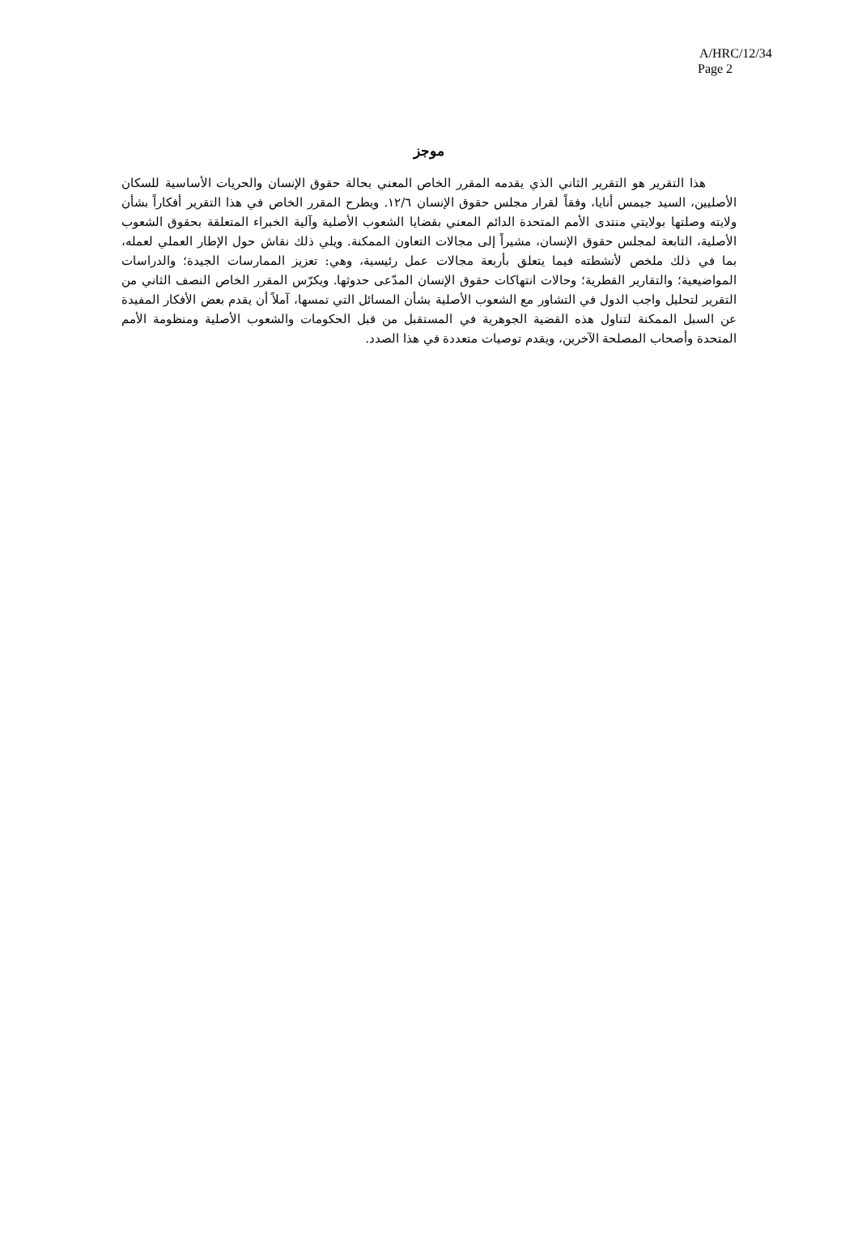A/HRC/12/34
Page 2
موجز
هذا التقرير هو التقرير الثاني الذي يقدمه المقرر الخاص المعني بحالة حقوق الإنسان والحريات الأساسية للسكان الأصليين، السيد جيمس أنايا، وفقاً لقرار مجلس حقوق الإنسان ١٢/٦. ويطرح المقرر الخاص في هذا التقرير أفكاراً بشأن ولايته وصلتها بولايتي منتدى الأمم المتحدة الدائم المعني بقضايا الشعوب الأصلية وآلية الخبراء المتعلقة بحقوق الشعوب الأصلية، التابعة لمجلس حقوق الإنسان، مشيراً إلى مجالات التعاون الممكنة. ويلي ذلك نقاش حول الإطار العملي لعمله، بما في ذلك ملخص لأنشطته فيما يتعلق بأربعة مجالات عمل رئيسية، وهي: تعزيز الممارسات الجيدة؛ والدراسات المواضيعية؛ والتقارير القطرية؛ وحالات انتهاكات حقوق الإنسان المدّعى حدوثها. ويكرّس المقرر الخاص النصف الثاني من التقرير لتحليل واجب الدول في التشاور مع الشعوب الأصلية بشأن المسائل التي تمسها، آملاً أن يقدم بعض الأفكار المفيدة عن السبل الممكنة لتناول هذه القضية الجوهرية في المستقبل من قبل الحكومات والشعوب الأصلية ومنظومة الأمم المتحدة وأصحاب المصلحة الآخرين، ويقدم توصيات متعددة في هذا الصدد.